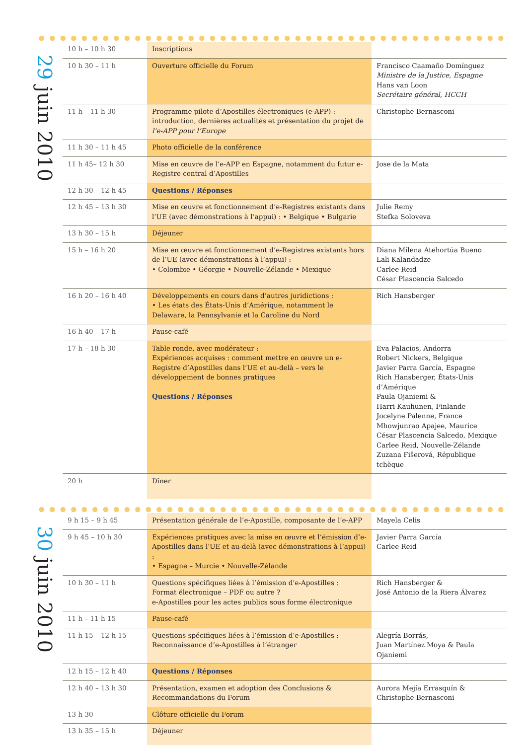29 juin 2010
| 10 h – 10 h 30 | Inscriptions | |
| 10 h 30 – 11 h | Ouverture officielle du Forum | Francisco Caamaño Domínguez Ministre de la Justice, Espagne Hans van Loon Secrétaire général, HCCH |
| 11 h – 11 h 30 | Programme pilote d’Apostilles électroniques (e-APP) : introduction, dernières actualités et présentation du projet de l’e-APP pour l’Europe | Christophe Bernasconi |
| 11 h 30 – 11 h 45 | Photo officielle de la conférence | |
| 11 h 45– 12 h 30 | Mise en œuvre de l’e-APP en Espagne, notamment du futur e-Registre central d’Apostilles | Jose de la Mata |
| 12 h 30 – 12 h 45 | Questions / Réponses | |
| 12 h 45 – 13 h 30 | Mise en œuvre et fonctionnement d’e-Registres existants dans l’UE (avec démonstrations à l’appui) : • Belgique • Bulgarie | Julie Remy Stefka Soloveva |
| 13 h 30 – 15 h | Déjeuner | |
| 15 h – 16 h 20 | Mise en œuvre et fonctionnement d’e-Registres existants hors de l’UE (avec démonstrations à l’appui) : • Colombie • Géorgie • Nouvelle-Zélande • Mexique | Diana Milena Atehortúa Bueno Lali Kalandadze Carlee Reid César Plascencia Salcedo |
| 16 h 20 – 16 h 40 | Développements en cours dans d’autres juridictions : • Les états des États-Unis d’Amérique, notamment le Delaware, la Pennsylvanie et la Caroline du Nord | Rich Hansberger |
| 16 h 40 – 17 h | Pause-café | |
| 17 h – 18 h 30 | Table ronde, avec modérateur : Expériences acquises : comment mettre en œuvre un e-Registre d’Apostilles dans l’UE et au-delà – vers le développement de bonnes pratiques Questions / Réponses | Eva Palacios, Andorra Robert Nickers, Belgique Javier Parra García, Espagne Rich Hansberger, États-Unis d’Amérique Paula Ojaniemi & Harri Kauhunen, Finlande Jocelyne Palenne, France Mhowjunrao Apajee, Maurice César Plascencia Salcedo, Mexique Carlee Reid, Nouvelle-Zélande Zuzana Fišerová, République tchèque |
| 20 h | Dîner | |
30 juin 2010
| 9 h 15 – 9 h 45 | Présentation générale de l’e-Apostille, composante de l’e-APP | Mayela Celis |
| 9 h 45 – 10 h 30 | Expériences pratiques avec la mise en œuvre et l’émission d’e-Apostilles dans l’UE et au-delà (avec démonstrations à l’appui) : • Espagne – Murcie • Nouvelle-Zélande | Javier Parra García Carlee Reid |
| 10 h 30 – 11 h | Questions spécifiques liées à l’émission d’e-Apostilles : Format électronique – PDF ou autre ? e-Apostilles pour les actes publics sous forme électronique | Rich Hansberger & José Antonio de la Riera Álvarez |
| 11 h – 11 h 15 | Pause-café | |
| 11 h 15 – 12 h 15 | Questions spécifiques liées à l’émission d’e-Apostilles : Reconnaissance d’e-Apostilles à l’étranger | Alegría Borrás, Juan Martínez Moya & Paula Ojaniemi |
| 12 h 15 – 12 h 40 | Questions / Réponses | |
| 12 h 40 – 13 h 30 | Présentation, examen et adoption des Conclusions & Recommandations du Forum | Aurora Mejía Errasquín & Christophe Bernasconi |
| 13 h 30 | Clôture officielle du Forum | |
| 13 h 35 – 15 h | Déjeuner | |